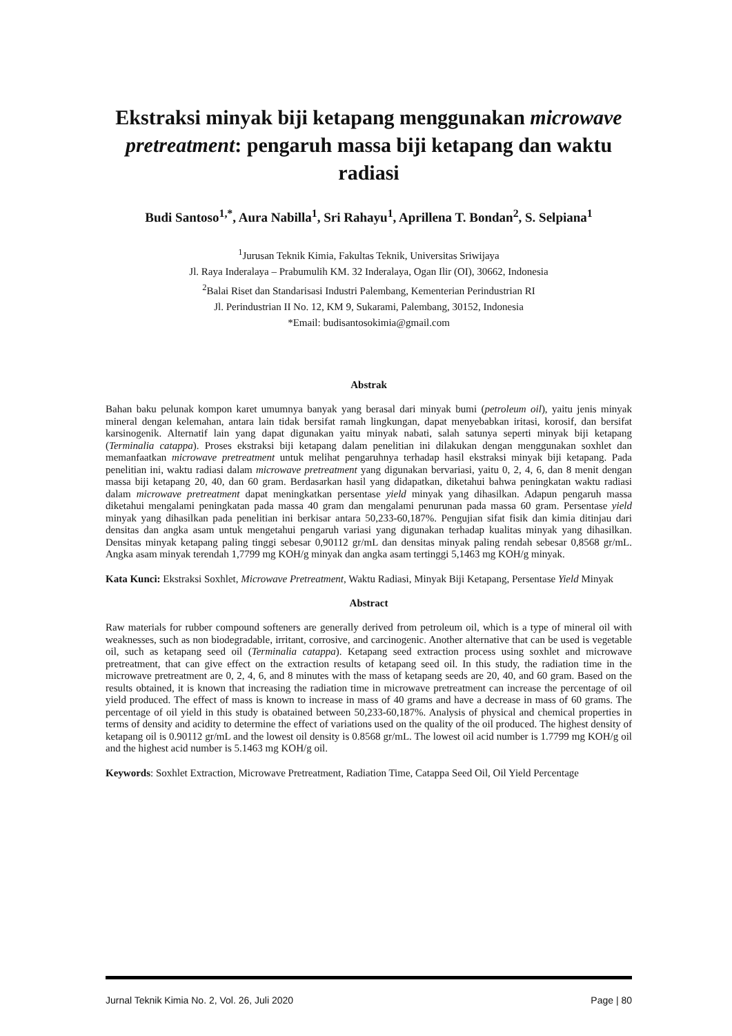Ekstraksi minyak biji ketapang menggunakan microwave pretreatment: pengaruh massa biji ketapang dan waktu radiasi
Budi Santoso<sup>1,*</sup>, Aura Nabilla<sup>1</sup>, Sri Rahayu<sup>1</sup>, Aprillena T. Bondan<sup>2</sup>, S. Selpiana<sup>1</sup>
<sup>1</sup> Jurusan Teknik Kimia, Fakultas Teknik, Universitas Sriwijaya
Jl. Raya Inderalaya – Prabumulih KM. 32 Inderalaya, Ogan Ilir (OI), 30662, Indonesia
<sup>2</sup> Balai Riset dan Standarisasi Industri Palembang, Kementerian Perindustrian RI
Jl. Perindustrian II No. 12, KM 9, Sukarami, Palembang, 30152, Indonesia
*Email: budisantosokimia@gmail.com
Abstrak
Bahan baku pelunak kompon karet umumnya banyak yang berasal dari minyak bumi (petroleum oil), yaitu jenis minyak mineral dengan kelemahan, antara lain tidak bersifat ramah lingkungan, dapat menyebabkan iritasi, korosif, dan bersifat karsinogenik. Alternatif lain yang dapat digunakan yaitu minyak nabati, salah satunya seperti minyak biji ketapang (Terminalia catappa). Proses ekstraksi biji ketapang dalam penelitian ini dilakukan dengan menggunakan soxhlet dan memanfaatkan microwave pretreatment untuk melihat pengaruhnya terhadap hasil ekstraksi minyak biji ketapang. Pada penelitian ini, waktu radiasi dalam microwave pretreatment yang digunakan bervariasi, yaitu 0, 2, 4, 6, dan 8 menit dengan massa biji ketapang 20, 40, dan 60 gram. Berdasarkan hasil yang didapatkan, diketahui bahwa peningkatan waktu radiasi dalam microwave pretreatment dapat meningkatkan persentase yield minyak yang dihasilkan. Adapun pengaruh massa diketahui mengalami peningkatan pada massa 40 gram dan mengalami penurunan pada massa 60 gram. Persentase yield minyak yang dihasilkan pada penelitian ini berkisar antara 50,233-60,187%. Pengujian sifat fisik dan kimia ditinjau dari densitas dan angka asam untuk mengetahui pengaruh variasi yang digunakan terhadap kualitas minyak yang dihasilkan. Densitas minyak ketapang paling tinggi sebesar 0,90112 gr/mL dan densitas minyak paling rendah sebesar 0,8568 gr/mL. Angka asam minyak terendah 1,7799 mg KOH/g minyak dan angka asam tertinggi 5,1463 mg KOH/g minyak.
Kata Kunci: Ekstraksi Soxhlet, Microwave Pretreatment, Waktu Radiasi, Minyak Biji Ketapang, Persentase Yield Minyak
Abstract
Raw materials for rubber compound softeners are generally derived from petroleum oil, which is a type of mineral oil with weaknesses, such as non biodegradable, irritant, corrosive, and carcinogenic. Another alternative that can be used is vegetable oil, such as ketapang seed oil (Terminalia catappa). Ketapang seed extraction process using soxhlet and microwave pretreatment, that can give effect on the extraction results of ketapang seed oil. In this study, the radiation time in the microwave pretreatment are 0, 2, 4, 6, and 8 minutes with the mass of ketapang seeds are 20, 40, and 60 gram. Based on the results obtained, it is known that increasing the radiation time in microwave pretreatment can increase the percentage of oil yield produced. The effect of mass is known to increase in mass of 40 grams and have a decrease in mass of 60 grams. The percentage of oil yield in this study is obatained between 50,233-60,187%. Analysis of physical and chemical properties in terms of density and acidity to determine the effect of variations used on the quality of the oil produced. The highest density of ketapang oil is 0.90112 gr/mL and the lowest oil density is 0.8568 gr/mL. The lowest oil acid number is 1.7799 mg KOH/g oil and the highest acid number is 5.1463 mg KOH/g oil.
Keywords: Soxhlet Extraction, Microwave Pretreatment, Radiation Time, Catappa Seed Oil, Oil Yield Percentage
Jurnal Teknik Kimia No. 2, Vol. 26, Juli 2020 Page | 80